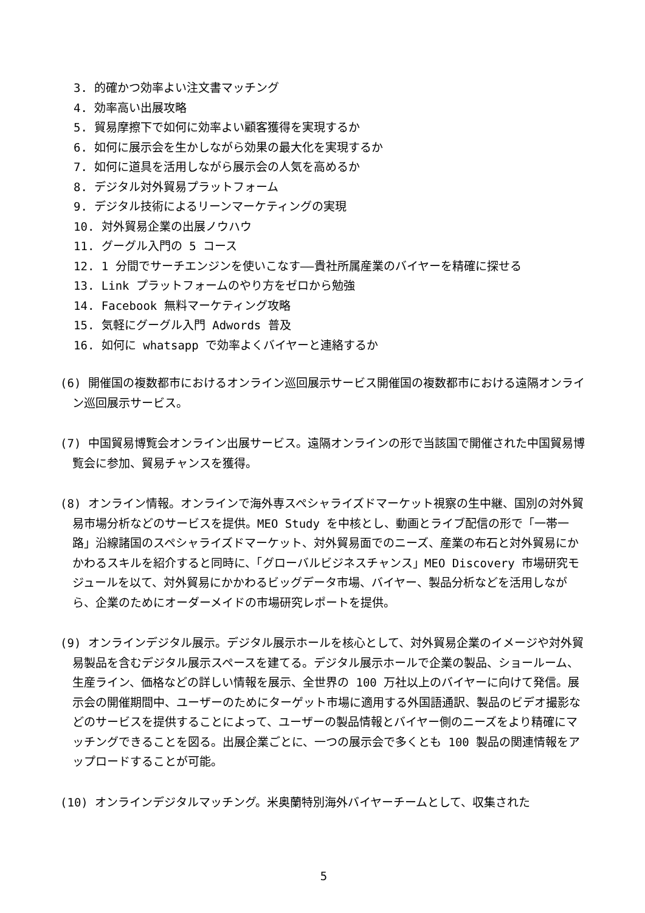3. 的確かつ効率よい注文書マッチング
4. 効率高い出展攻略
5. 貿易摩擦下で如何に効率よい顧客獲得を実現するか
6. 如何に展示会を生かしながら効果の最大化を実現するか
7. 如何に道具を活用しながら展示会の人気を高めるか
8. デジタル対外貿易プラットフォーム
9. デジタル技術によるリーンマーケティングの実現
10. 対外貿易企業の出展ノウハウ
11. グーグル入門の 5 コース
12. 1 分間でサーチエンジンを使いこなす——貴社所属産業のバイヤーを精確に探せる
13. Link プラットフォームのやり方をゼロから勉強
14. Facebook 無料マーケティング攻略
15. 気軽にグーグル入門 Adwords 普及
16. 如何に whatsapp で効率よくバイヤーと連絡するか
(6) 開催国の複数都市におけるオンライン巡回展示サービス開催国の複数都市における遠隔オンライン巡回展示サービス。
(7) 中国貿易博覧会オンライン出展サービス。遠隔オンラインの形で当該国で開催された中国貿易博覧会に参加、貿易チャンスを獲得。
(8) オンライン情報。オンラインで海外専スペシャライズドマーケット視察の生中継、国別の対外貿易市場分析などのサービスを提供。MEO Study を中核とし、動画とライブ配信の形で「一帯一路」沿線諸国のスペシャライズドマーケット、対外貿易面でのニーズ、産業の布石と対外貿易にかかわるスキルを紹介すると同時に、「グローバルビジネスチャンス」MEO Discovery 市場研究モジュールを以て、対外貿易にかかわるビッグデータ市場、バイヤー、製品分析などを活用しながら、企業のためにオーダーメイドの市場研究レポートを提供。
(9) オンラインデジタル展示。デジタル展示ホールを核心として、対外貿易企業のイメージや対外貿易製品を含むデジタル展示スペースを建てる。デジタル展示ホールで企業の製品、ショールーム、生産ライン、価格などの詳しい情報を展示、全世界の 100 万社以上のバイヤーに向けて発信。展示会の開催期間中、ユーザーのためにターゲット市場に適用する外国語通訳、製品のビデオ撮影などのサービスを提供することによって、ユーザーの製品情報とバイヤー側のニーズをより精確にマッチングできることを図る。出展企業ごとに、一つの展示会で多くとも 100 製品の関連情報をアップロードすることが可能。
(10) オンラインデジタルマッチング。米奥蘭特別海外バイヤーチームとして、収集された
5